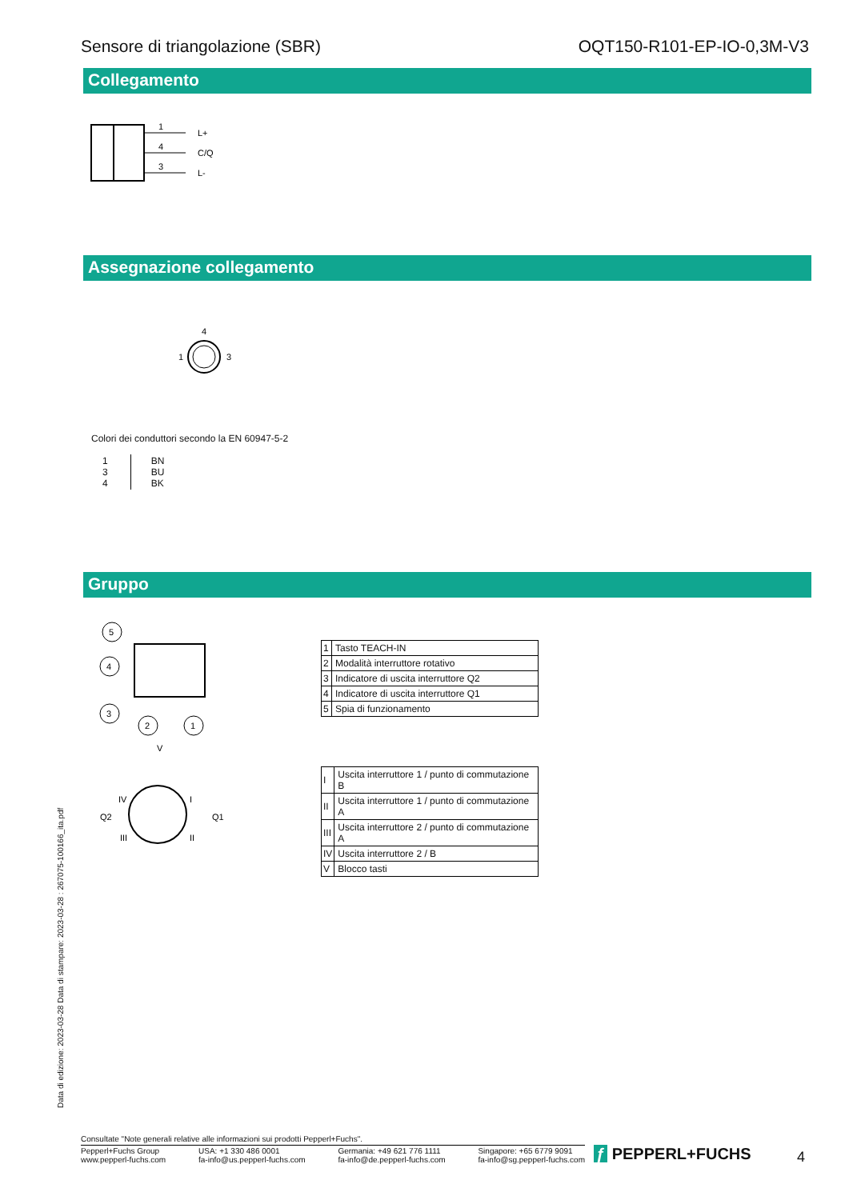Sensore di triangolazione (SBR) OQT150-R101-EP-IO-0,3M-V3
Collegamento
1
4
3
L+
C/Q
L-
Assegnazione collegamento
4
1
3
Colori dei conduttori secondo la EN 60947-5-2
| 1 3 4 | BN BU BK |
Gruppo
5
4
3
2
1
V
IV
I
III
II
Q2
Q1
| 1 | Tasto TEACH-IN |
| 2 | Modalità interruttore rotativo |
| 3 | Indicatore di uscita interruttore Q2 |
| 4 | Indicatore di uscita interruttore Q1 |
| 5 | Spia di funzionamento |
| I | Uscita interruttore 1 / punto di commutazione B |
| II | Uscita interruttore 1 / punto di commutazione A |
| III | Uscita interruttore 2 / punto di commutazione A |
| IV | Uscita interruttore 2 / B |
| V | Blocco tasti |
Data di edizione: 2023-03-28 Data di stampare: 2023-03-28 : 267075-100166_ita.pdf
Consultate "Note generali relative alle informazioni sui prodotti Pepperl+Fuchs".
Pepperl+Fuchs Group
www.pepperl-fuchs.com USA: +1 330 486 0001
fa-info@us.pepperl-fuchs.com Germania: +49 621 776 1111
fa-info@de.pepperl-fuchs.com Singapore: +65 6779 9091
fa-info@sg.pepperl-fuchs.com
ƒ PEPPERL+FUCHS 4